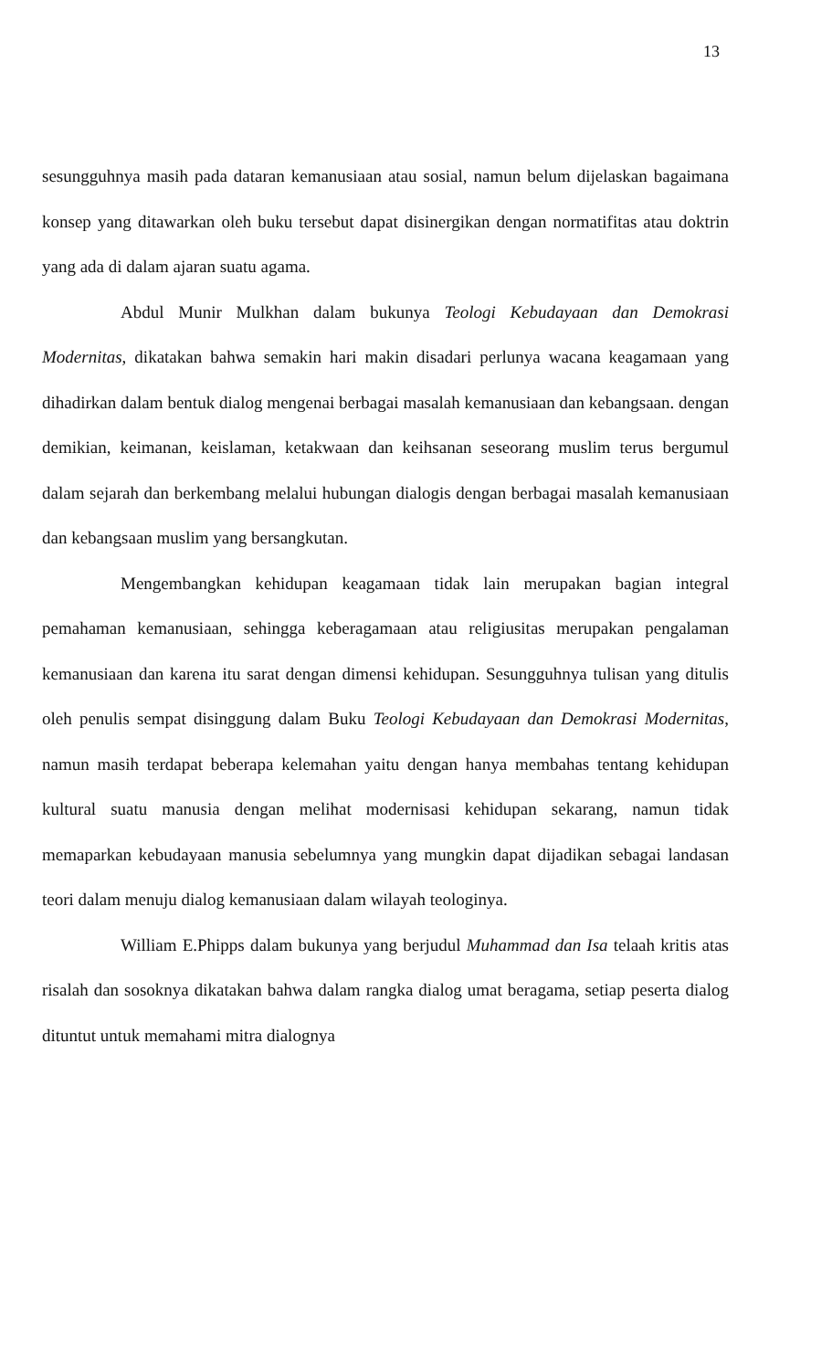13
sesungguhnya masih pada dataran kemanusiaan atau sosial, namun belum dijelaskan bagaimana konsep yang ditawarkan oleh buku tersebut dapat disinergikan dengan normatifitas atau doktrin yang ada di dalam ajaran suatu agama.
Abdul Munir Mulkhan dalam bukunya Teologi Kebudayaan dan Demokrasi Modernitas, dikatakan bahwa semakin hari makin disadari perlunya wacana keagamaan yang dihadirkan dalam bentuk dialog mengenai berbagai masalah kemanusiaan dan kebangsaan. dengan demikian, keimanan, keislaman, ketakwaan dan keihsanan seseorang muslim terus bergumul dalam sejarah dan berkembang melalui hubungan dialogis dengan berbagai masalah kemanusiaan dan kebangsaan muslim yang bersangkutan.
Mengembangkan kehidupan keagamaan tidak lain merupakan bagian integral pemahaman kemanusiaan, sehingga keberagamaan atau religiusitas merupakan pengalaman kemanusiaan dan karena itu sarat dengan dimensi kehidupan. Sesungguhnya tulisan yang ditulis oleh penulis sempat disinggung dalam Buku Teologi Kebudayaan dan Demokrasi Modernitas, namun masih terdapat beberapa kelemahan yaitu dengan hanya membahas tentang kehidupan kultural suatu manusia dengan melihat modernisasi kehidupan sekarang, namun tidak memaparkan kebudayaan manusia sebelumnya yang mungkin dapat dijadikan sebagai landasan teori dalam menuju dialog kemanusiaan dalam wilayah teologinya.
William E.Phipps dalam bukunya yang berjudul Muhammad dan Isa telaah kritis atas risalah dan sosoknya dikatakan bahwa dalam rangka dialog umat beragama, setiap peserta dialog dituntut untuk memahami mitra dialognya